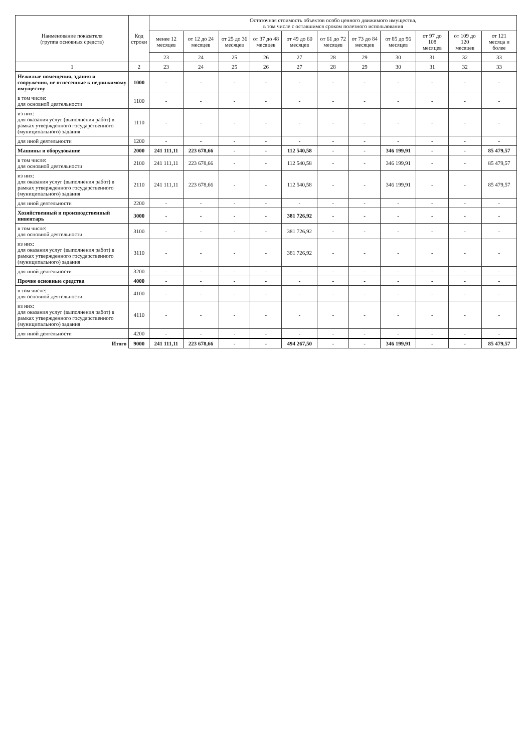| Наименование показателя (группа основных средств) | Код строки | Остаточная стоимость объектов особо ценного движимого имущества, в том числе с оставшимся сроком полезного использования | | | | | | | | | | |
| --- | --- | --- | --- | --- | --- | --- | --- | --- | --- | --- | --- | --- |
| | | менее 12 месяцев | от 12 до 24 месяцев | от 25 до 36 месяцев | от 37 до 48 месяцев | от 49 до 60 месяцев | от 61 до 72 месяцев | от 73 до 84 месяцев | от 85 до 96 месяцев | от 97 до 108 месяцев | от 109 до 120 месяцев | от 121 месяца и более |
| | | 23 | 24 | 25 | 26 | 27 | 28 | 29 | 30 | 31 | 32 | 33 |
| 1 | 2 | 23 | 24 | 25 | 26 | 27 | 28 | 29 | 30 | 31 | 32 | 33 |
| Нежилые помещения, здания и сооружения, не отнесенные к недвижимому имуществу | 1000 | - | - | - | - | - | - | - | - | - | - | - |
| в том числе: для основной деятельности | 1100 | - | - | - | - | - | - | - | - | - | - | - |
| из них: для оказания услуг (выполнения работ) в рамках утвержденного государственного (муниципального) задания | 1110 | - | - | - | - | - | - | - | - | - | - | - |
| для иной деятельности | 1200 | - | - | - | - | - | - | - | - | - | - | - |
| Машины и оборудование | 2000 | 241 111,11 | 223 678,66 | - | - | 112 540,58 | - | - | 346 199,91 | - | - | 85 479,57 |
| в том числе: для основной деятельности | 2100 | 241 111,11 | 223 678,66 | - | - | 112 540,58 | - | - | 346 199,91 | - | - | 85 479,57 |
| из них: для оказания услуг (выполнения работ) в рамках утвержденного государственного (муниципального) задания | 2110 | 241 111,11 | 223 678,66 | - | - | 112 540,58 | - | - | 346 199,91 | - | - | 85 479,57 |
| для иной деятельности | 2200 | - | - | - | - | - | - | - | - | - | - | - |
| Хозяйственный и производственный инвентарь | 3000 | - | - | - | - | 381 726,92 | - | - | - | - | - | - |
| в том числе: для основной деятельности | 3100 | - | - | - | - | 381 726,92 | - | - | - | - | - | - |
| из них: для оказания услуг (выполнения работ) в рамках утвержденного государственного (муниципального) задания | 3110 | - | - | - | - | 381 726,92 | - | - | - | - | - | - |
| для иной деятельности | 3200 | - | - | - | - | - | - | - | - | - | - | - |
| Прочие основные средства | 4000 | - | - | - | - | - | - | - | - | - | - | - |
| в том числе: для основной деятельности | 4100 | - | - | - | - | - | - | - | - | - | - | - |
| из них: для оказания услуг (выполнения работ) в рамках утвержденного государственного (муниципального) задания | 4110 | - | - | - | - | - | - | - | - | - | - | - |
| для иной деятельности | 4200 | - | - | - | - | - | - | - | - | - | - | - |
| Итого | 9000 | 241 111,11 | 223 678,66 | - | - | 494 267,50 | - | - | 346 199,91 | - | - | 85 479,57 |